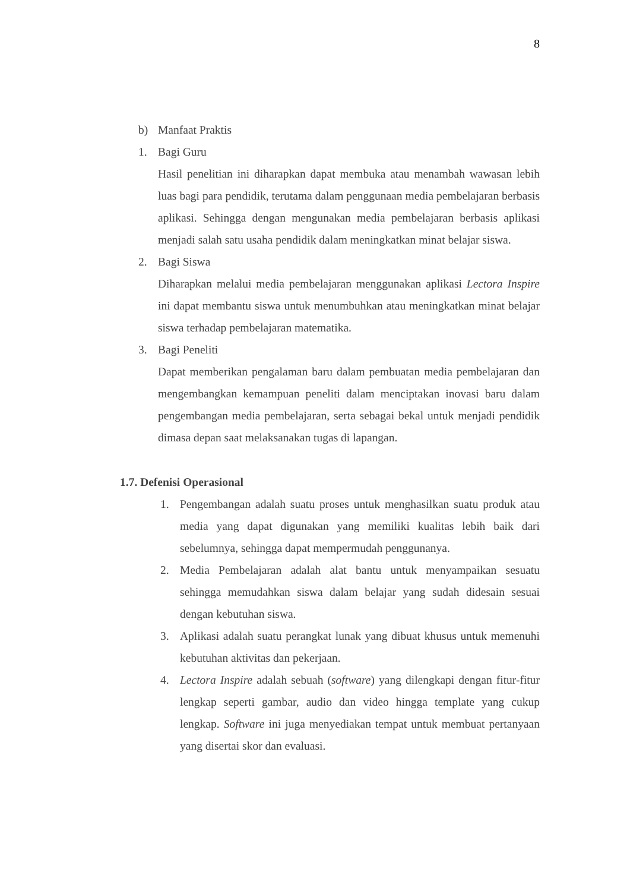8
b) Manfaat Praktis
1. Bagi Guru
Hasil penelitian ini diharapkan dapat membuka atau menambah wawasan lebih luas bagi para pendidik, terutama dalam penggunaan media pembelajaran berbasis aplikasi. Sehingga dengan mengunakan media pembelajaran berbasis aplikasi menjadi salah satu usaha pendidik dalam meningkatkan minat belajar siswa.
2. Bagi Siswa
Diharapkan melalui media pembelajaran menggunakan aplikasi Lectora Inspire ini dapat membantu siswa untuk menumbuhkan atau meningkatkan minat belajar siswa terhadap pembelajaran matematika.
3. Bagi Peneliti
Dapat memberikan pengalaman baru dalam pembuatan media pembelajaran dan mengembangkan kemampuan peneliti dalam menciptakan inovasi baru dalam pengembangan media pembelajaran, serta sebagai bekal untuk menjadi pendidik dimasa depan saat melaksanakan tugas di lapangan.
1.7. Defenisi Operasional
1. Pengembangan adalah suatu proses untuk menghasilkan suatu produk atau media yang dapat digunakan yang memiliki kualitas lebih baik dari sebelumnya, sehingga dapat mempermudah penggunanya.
2. Media Pembelajaran adalah alat bantu untuk menyampaikan sesuatu sehingga memudahkan siswa dalam belajar yang sudah didesain sesuai dengan kebutuhan siswa.
3. Aplikasi adalah suatu perangkat lunak yang dibuat khusus untuk memenuhi kebutuhan aktivitas dan pekerjaan.
4. Lectora Inspire adalah sebuah (software) yang dilengkapi dengan fitur-fitur lengkap seperti gambar, audio dan video hingga template yang cukup lengkap. Software ini juga menyediakan tempat untuk membuat pertanyaan yang disertai skor dan evaluasi.